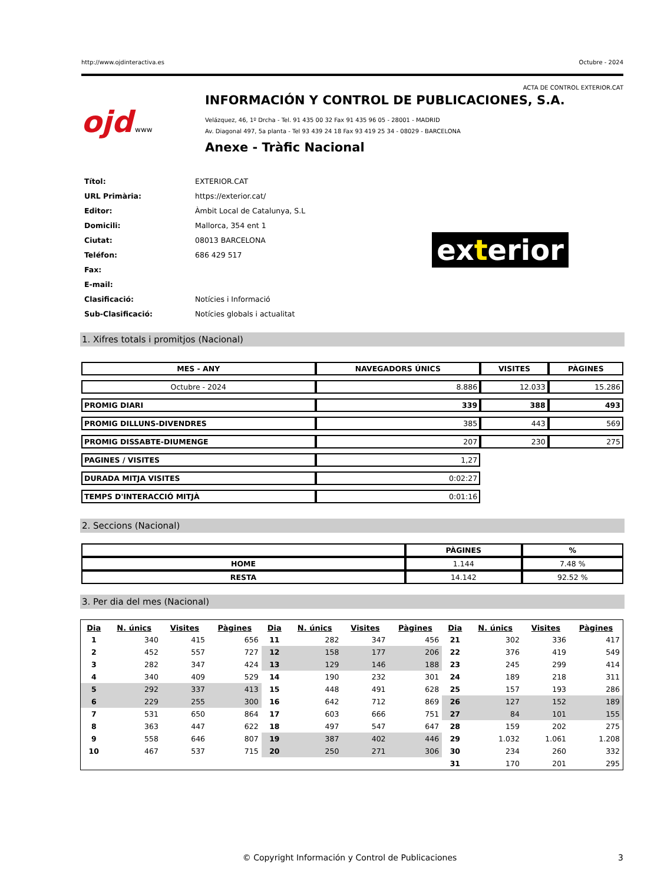http://www.ojdinteractiva.es Octubre - 2024
ACTA DE CONTROL EXTERIOR.CAT
ojd www
INFORMACIÓN Y CONTROL DE PUBLICACIONES, S.A.
Velázquez, 46, 1º Drcha - Tel. 91 435 00 32 Fax 91 435 96 05 - 28001 - MADRID
Av. Diagonal 497, 5a planta - Tel 93 439 24 18 Fax 93 419 25 34 - 08029 - BARCELONA
Anexe - Tràfic Nacional
| Títol: | EXTERIOR.CAT |
| URL Primària: | https://exterior.cat/ |
| Editor: | Àmbit Local de Catalunya, S.L |
| Domicili: | Mallorca, 354 ent 1 |
| Ciutat: | 08013 BARCELONA |
| Teléfon: | 686 429 517 |
| Fax: | |
| E-mail: | |
| Clasificació: | Notícies i Informació |
| Sub-Clasificació: | Notícies globals i actualitat |
exterior
1. Xifres totals i promitjos (Nacional)
| MES - ANY | NAVEGADORS ÚNICS | VISITES | PÀGINES |
| --- | --- | --- | --- |
| Octubre - 2024 | 8.886 | 12.033 | 15.286 |
| PROMIG DIARI | 339 | 388 | 493 |
| PROMIG DILLUNS-DIVENDRES | 385 | 443 | 569 |
| PROMIG DISSABTE-DIUMENGE | 207 | 230 | 275 |
| PAGINES / VISITES | 1,27 | | |
| DURADA MITJA VISITES | 0:02:27 | | |
| TEMPS D'INTERACCIÓ MITJÀ | 0:01:16 | | |
2. Seccions (Nacional)
| | PÀGINES | % |
| --- | --- | --- |
| HOME | 1.144 | 7.48 % |
| RESTA | 14.142 | 92.52 % |
3. Per dia del mes (Nacional)
| Dia | N. únics | Visites | Pàgines | Dia | N. únics | Visites | Pàgines | Dia | N. únics | Visites | Pàgines |
| --- | --- | --- | --- | --- | --- | --- | --- | --- | --- | --- | --- |
| 1 | 340 | 415 | 656 | 11 | 282 | 347 | 456 | 21 | 302 | 336 | 417 |
| 2 | 452 | 557 | 727 | 12 | 158 | 177 | 206 | 22 | 376 | 419 | 549 |
| 3 | 282 | 347 | 424 | 13 | 129 | 146 | 188 | 23 | 245 | 299 | 414 |
| 4 | 340 | 409 | 529 | 14 | 190 | 232 | 301 | 24 | 189 | 218 | 311 |
| 5 | 292 | 337 | 413 | 15 | 448 | 491 | 628 | 25 | 157 | 193 | 286 |
| 6 | 229 | 255 | 300 | 16 | 642 | 712 | 869 | 26 | 127 | 152 | 189 |
| 7 | 531 | 650 | 864 | 17 | 603 | 666 | 751 | 27 | 84 | 101 | 155 |
| 8 | 363 | 447 | 622 | 18 | 497 | 547 | 647 | 28 | 159 | 202 | 275 |
| 9 | 558 | 646 | 807 | 19 | 387 | 402 | 446 | 29 | 1.032 | 1.061 | 1.208 |
| 10 | 467 | 537 | 715 | 20 | 250 | 271 | 306 | 30 | 234 | 260 | 332 |
| | | | | | | | | 31 | 170 | 201 | 295 |
© Copyright Información y Control de Publicaciones 3